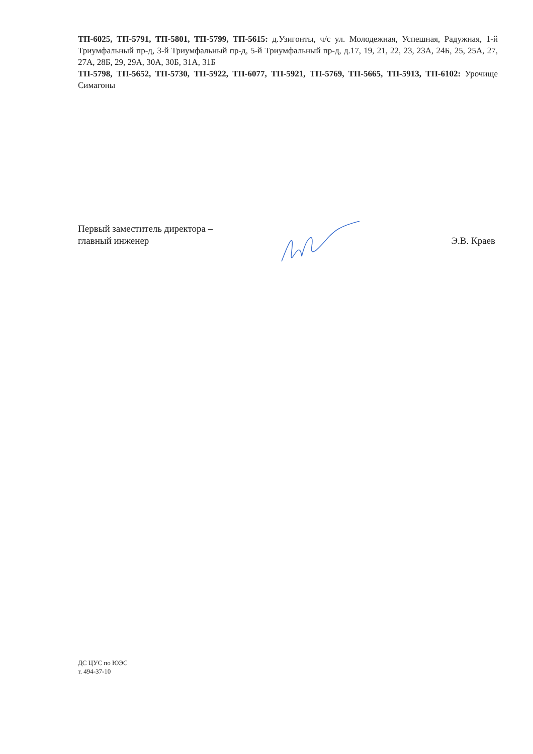ТП-6025, ТП-5791, ТП-5801, ТП-5799, ТП-5615: д.Узигонты, ч/с ул. Молодежная, Успешная, Радужная, 1-й Триумфальный пр-д, 3-й Триумфальный пр-д, 5-й Триумфальный пр-д, д.17, 19, 21, 22, 23, 23А, 24Б, 25, 25А, 27, 27А, 28Б, 29, 29А, 30А, 30Б, 31А, 31Б
ТП-5798, ТП-5652, ТП-5730, ТП-5922, ТП-6077, ТП-5921, ТП-5769, ТП-5665, ТП-5913, ТП-6102: Урочище Симагоны
Первый заместитель директора –
главный инженер
Э.В. Краев
ДС ЦУС по ЮЭС
т. 494-37-10